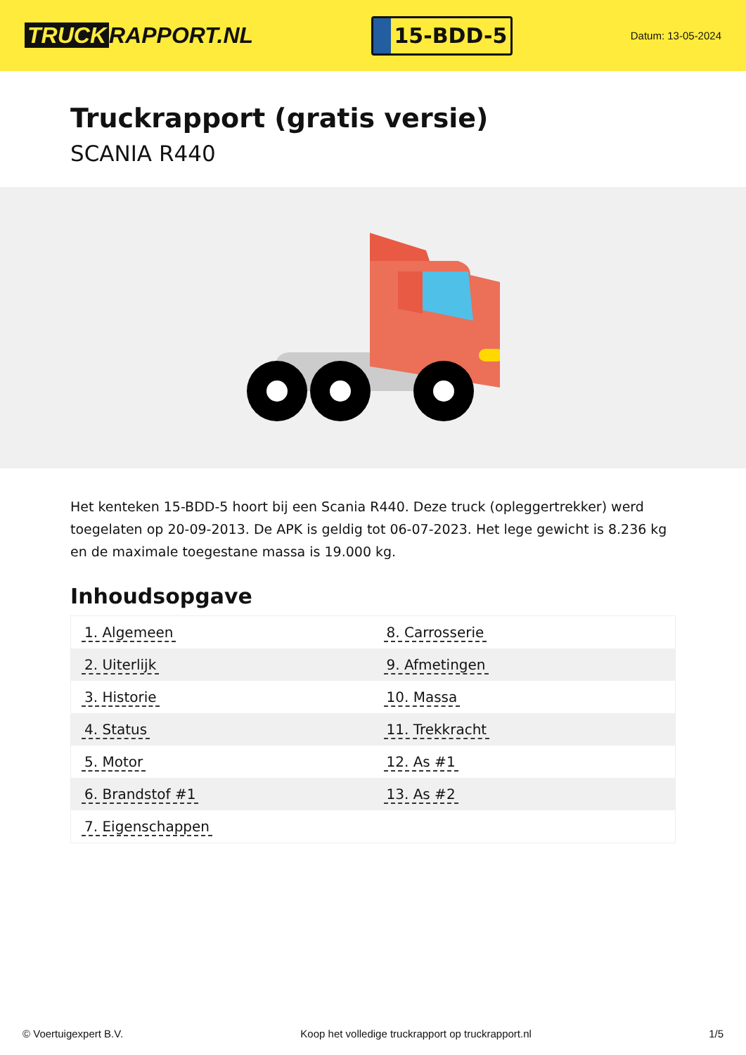TRUCK RAPPORT.NL
15-BDD-5
Datum: 13-05-2024
Truckrapport (gratis versie)
SCANIA R440
Het kenteken 15-BDD-5 hoort bij een Scania R440. Deze truck (opleggertrekker) werd toegelaten op 20-09-2013. De APK is geldig tot 06-07-2023. Het lege gewicht is 8.236 kg en de maximale toegestane massa is 19.000 kg.
Inhoudsopgave
| 1. Algemeen | 8. Carrosserie |
| 2. Uiterlijk | 9. Afmetingen |
| 3. Historie | 10. Massa |
| 4. Status | 11. Trekkracht |
| 5. Motor | 12. As #1 |
| 6. Brandstof #1 | 13. As #2 |
| 7. Eigenschappen | |
© Voertuigexpert B.V. Koop het volledige truckrapport op truckrapport.nl
1/5